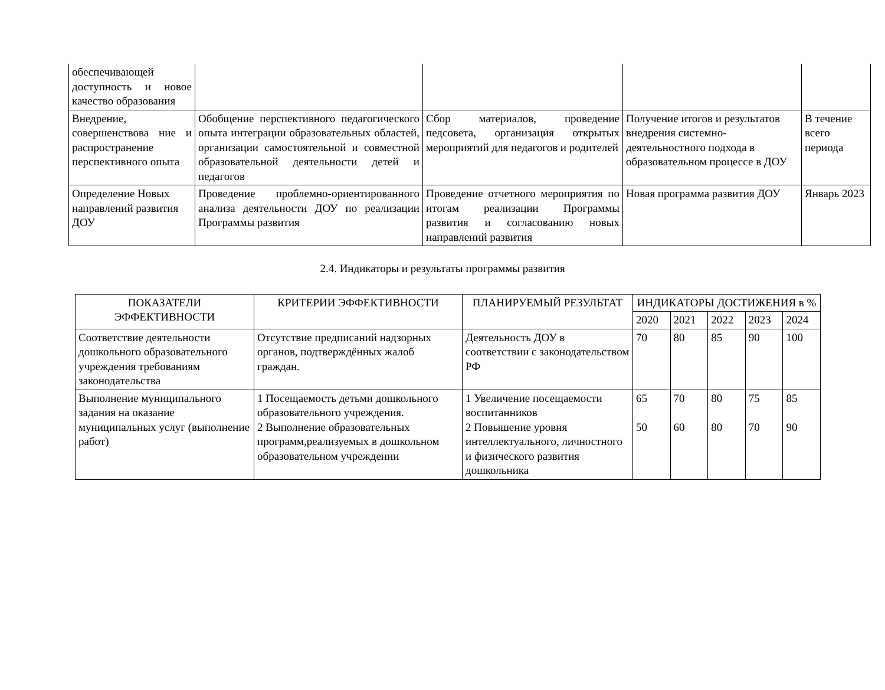| обеспечивающей доступность и новое качество образования | | | | |
| Внедрение, совершенствова ние и распространение перспективного опыта | Обобщение перспективного педагогического опыта интеграции образовательных областей, организации самостоятельной и совместной образовательной деятельности детей и педагогов | Сбор материалов, проведение педсовета, организация открытых мероприятий для педагогов и родителей | Получение итогов и результатов внедрения системно-деятельностного подхода в образовательном процессе в ДОУ | В течение всего периода |
| Определение Новых направлений развития ДОУ | Проведение проблемно-ориентированного анализа деятельности ДОУ по реализации Программы развития | Проведение отчетного мероприятия по итогам реализации Программы развития и согласованию новых направлений развития | Новая программа развития ДОУ | Январь 2023 |
2.4. Индикаторы и результаты программы развития
| ПОКАЗАТЕЛИ ЭФФЕКТИВНОСТИ | КРИТЕРИИ ЭФФЕКТИВНОСТИ | ПЛАНИРУЕМЫЙ РЕЗУЛЬТАТ | ИНДИКАТОРЫ ДОСТИЖЕНИЯ в % | | | | |
| --- | --- | --- | --- | --- | --- | --- | --- |
| | | | 2020 | 2021 | 2022 | 2023 | 2024 |
| Соответствие деятельности дошкольного образовательного учреждения требованиям законодательства | Отсутствие предписаний надзорных органов, подтверждённых жалоб граждан. | Деятельность ДОУ в соответствии с законодательством РФ | 70 | 80 | 85 | 90 | 100 |
| Выполнение муниципального задания на оказание муниципальных услуг (выполнение работ) | 1 Посещаемость детьми дошкольного образовательного учреждения. 2 Выполнение образовательных программ,реализуемых в дошкольном образовательном учреждении | 1 Увеличение посещаемости воспитанников 2 Повышение уровня интеллектуального, личностного и физического развития дошкольника | 65 50 | 70 60 | 80 80 | 75 70 | 85 90 |